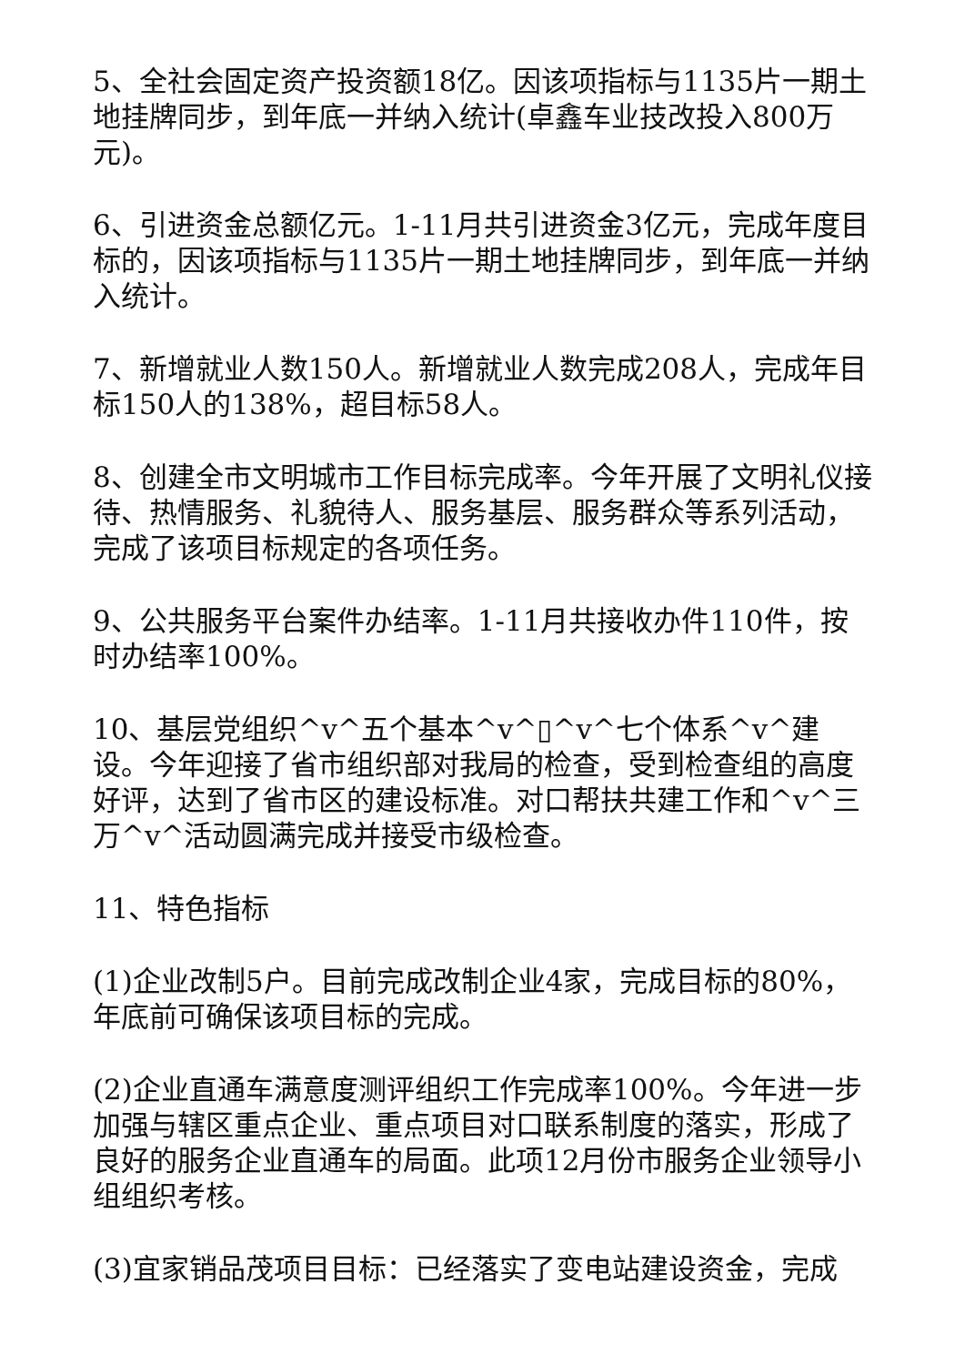5、全社会固定资产投资额18亿。因该项指标与1135片一期土地挂牌同步，到年底一并纳入统计(卓鑫车业技改投入800万元)。
6、引进资金总额亿元。1-11月共引进资金3亿元，完成年度目标的，因该项指标与1135片一期土地挂牌同步，到年底一并纳入统计。
7、新增就业人数150人。新增就业人数完成208人，完成年目标150人的138%，超目标58人。
8、创建全市文明城市工作目标完成率。今年开展了文明礼仪接待、热情服务、礼貌待人、服务基层、服务群众等系列活动，完成了该项目标规定的各项任务。
9、公共服务平台案件办结率。1-11月共接收办件110件，按时办结率100%。
10、基层党组织^v^五个基本^v^▯^v^七个体系^v^建设。今年迎接了省市组织部对我局的检查，受到检查组的高度好评，达到了省市区的建设标准。对口帮扶共建工作和^v^三万^v^活动圆满完成并接受市级检查。
11、特色指标
(1)企业改制5户。目前完成改制企业4家，完成目标的80%，年底前可确保该项目标的完成。
(2)企业直通车满意度测评组织工作完成率100%。今年进一步加强与辖区重点企业、重点项目对口联系制度的落实，形成了良好的服务企业直通车的局面。此项12月份市服务企业领导小组组织考核。
(3)宜家销品茂项目目标：已经落实了变电站建设资金，完成